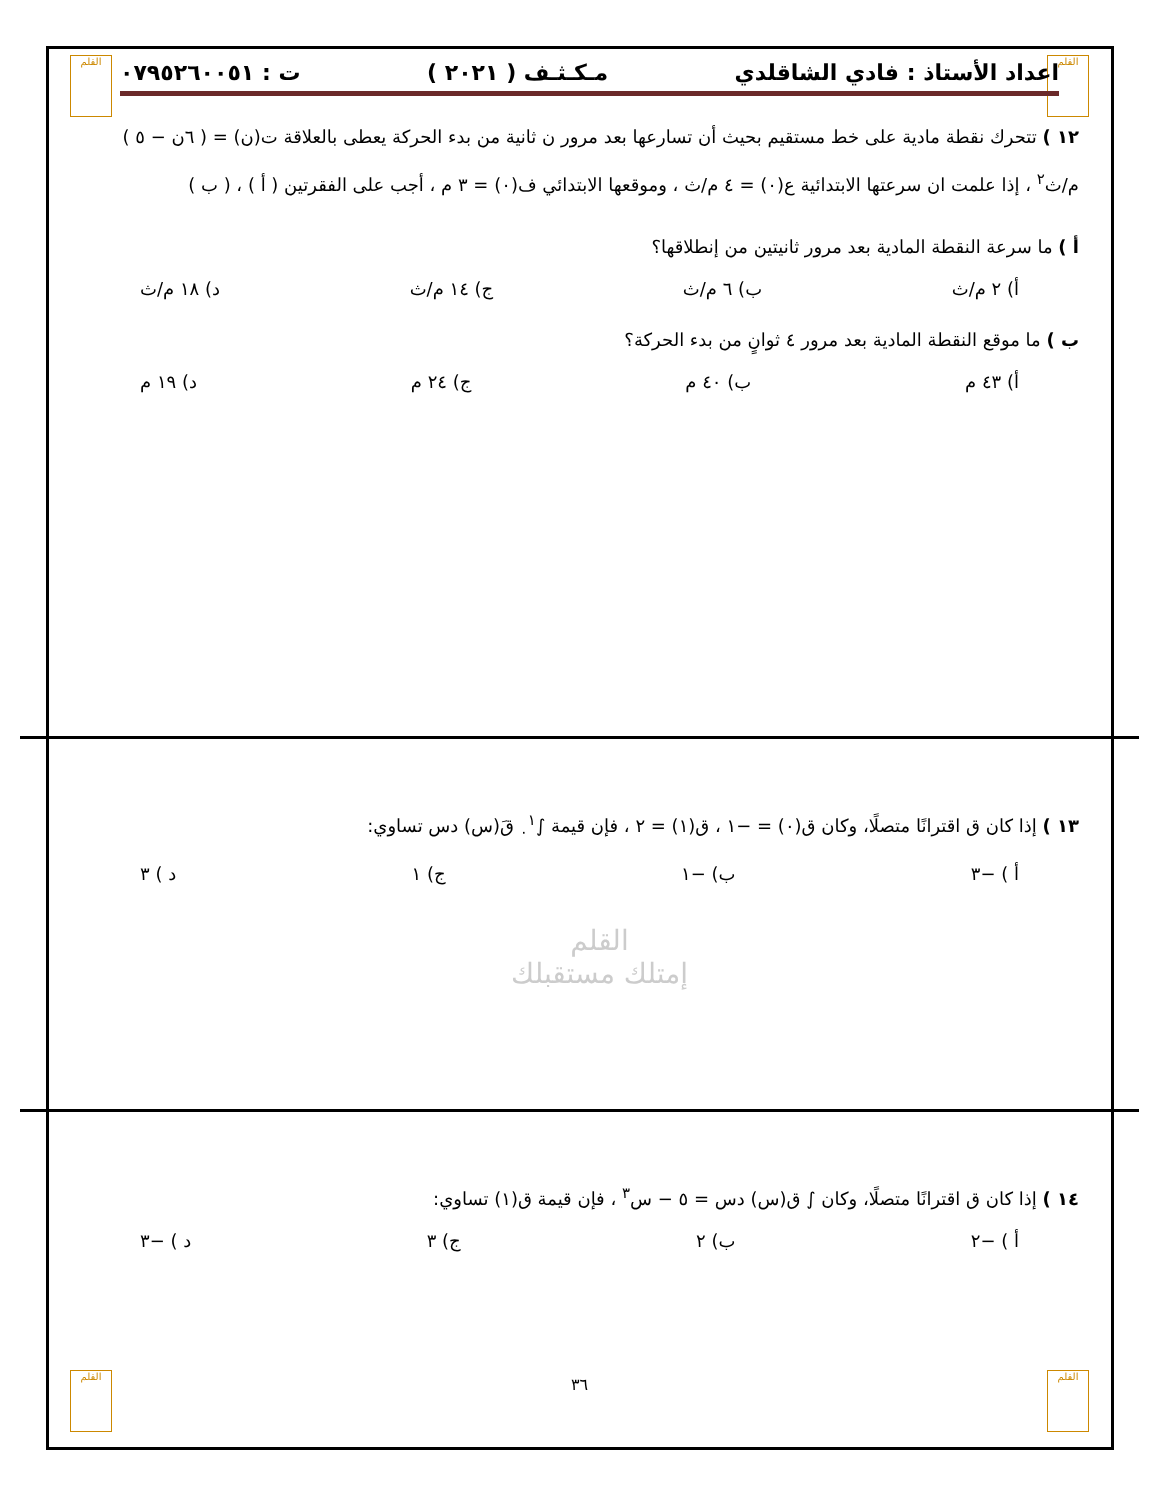القلم القلم
اعداد الأستاذ : فادي الشاقلدي مـكـثـف ( ٢٠٢١ ) ت : ٠٧٩٥٢٦٠٠٥١
١٢ ) تتحرك نقطة مادية على خط مستقيم بحيث أن تسارعها بعد مرور ن ثانية من بدء الحركة يعطى بالعلاقة ت(ن) = ( ٦ن − ٥ ) م/ث<sup>٢</sup> ، إذا علمت ان سرعتها الابتدائية ع(٠) = ٤ م/ث ، وموقعها الابتدائي ف(٠) = ٣ م ، أجب على الفقرتين ( أ ) ، ( ب )
أ ) ما سرعة النقطة المادية بعد مرور ثانيتين من إنطلاقها؟
أ) ٢ م/ث ب) ٦ م/ث ج) ١٤ م/ث د) ١٨ م/ث
ب ) ما موقع النقطة المادية بعد مرور ٤ ثوانٍ من بدء الحركة؟
أ) ٤٣ م ب) ٤٠ م ج) ٢٤ م د) ١٩ م
١٣ ) إذا كان ق اقترانًا متصلًا، وكان ق(٠) = −١ ، ق(١) = ٢ ، فإن قيمة ∫<sub>٠</sub><sup>١</sup> قَ(س) دس تساوي:
أ ) −٣ ب) −١ ج) ١ د ) ٣
القلم
إمتلك مستقبلك
١٤ ) إذا كان ق اقترانًا متصلًا، وكان ∫ ق(س) دس = ٥ − س<sup>٣</sup> ، فإن قيمة ق(١) تساوي:
أ ) −٢ ب) ٢ ج) ٣ د ) −٣
٣٦ القلم القلم